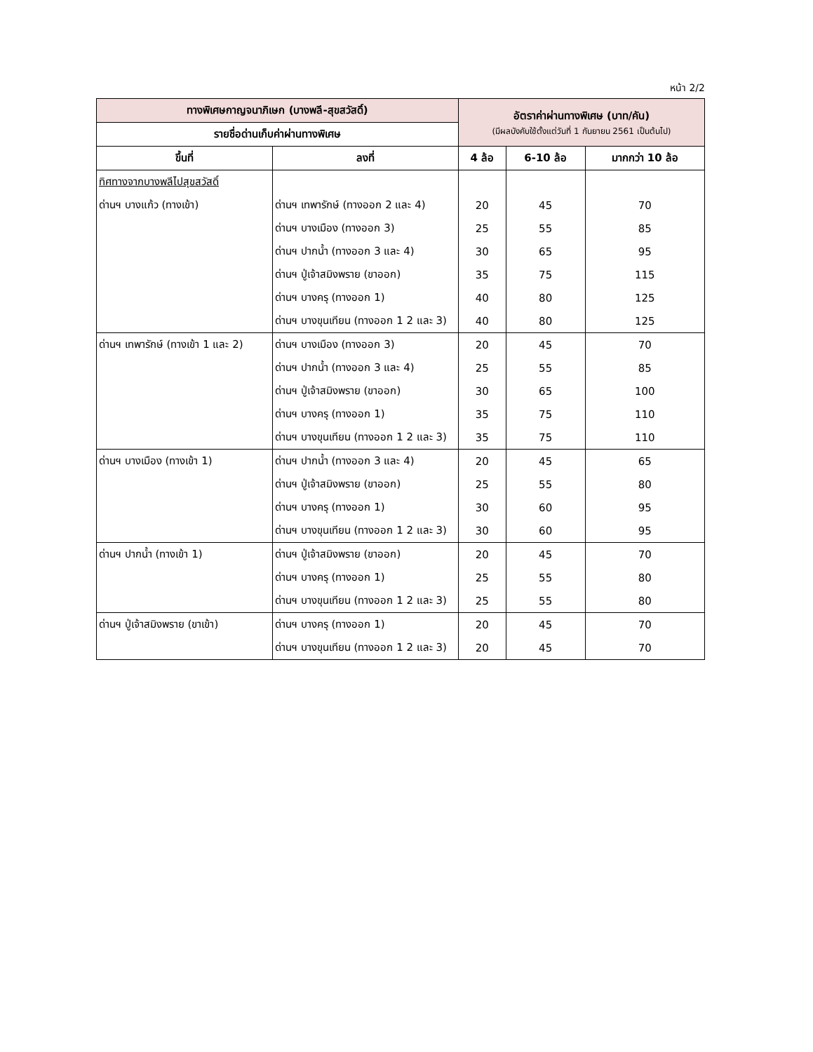หน้า 2/2
| ทางพิเศษกาญจนาภิเษก (บางพลี-สุขสวัสดิ์) | | อัตราค่าผ่านทางพิเศษ (บาท/คัน) (มีผลบังคับใช้ตั้งแต่วันที่ 1 กันยายน 2561 เป็นต้นไป) | | |
| --- | --- | --- | --- | --- |
| รายชื่อด่านเก็บค่าผ่านทางพิเศษ | | | | |
| ขึ้นที่ | ลงที่ | 4 ล้อ | 6-10 ล้อ | มากกว่า 10 ล้อ |
| ทิศทางจากบางพลีไปสุขสวัสดิ์ | | | | |
| ด่านฯ บางแก้ว (ทางเข้า) | ด่านฯ เทพารักษ์ (ทางออก 2 และ 4) | 20 | 45 | 70 |
| | ด่านฯ บางเมือง (ทางออก 3) | 25 | 55 | 85 |
| | ด่านฯ ปากน้ำ (ทางออก 3 และ 4) | 30 | 65 | 95 |
| | ด่านฯ ปู่เจ้าสมิงพราย (ขาออก) | 35 | 75 | 115 |
| | ด่านฯ บางครุ (ทางออก 1) | 40 | 80 | 125 |
| | ด่านฯ บางขุนเทียน (ทางออก 1 2 และ 3) | 40 | 80 | 125 |
| ด่านฯ เทพารักษ์ (ทางเข้า 1 และ 2) | ด่านฯ บางเมือง (ทางออก 3) | 20 | 45 | 70 |
| | ด่านฯ ปากน้ำ (ทางออก 3 และ 4) | 25 | 55 | 85 |
| | ด่านฯ ปู่เจ้าสมิงพราย (ขาออก) | 30 | 65 | 100 |
| | ด่านฯ บางครุ (ทางออก 1) | 35 | 75 | 110 |
| | ด่านฯ บางขุนเทียน (ทางออก 1 2 และ 3) | 35 | 75 | 110 |
| ด่านฯ บางเมือง (ทางเข้า 1) | ด่านฯ ปากน้ำ (ทางออก 3 และ 4) | 20 | 45 | 65 |
| | ด่านฯ ปู่เจ้าสมิงพราย (ขาออก) | 25 | 55 | 80 |
| | ด่านฯ บางครุ (ทางออก 1) | 30 | 60 | 95 |
| | ด่านฯ บางขุนเทียน (ทางออก 1 2 และ 3) | 30 | 60 | 95 |
| ด่านฯ ปากน้ำ (ทางเข้า 1) | ด่านฯ ปู่เจ้าสมิงพราย (ขาออก) | 20 | 45 | 70 |
| | ด่านฯ บางครุ (ทางออก 1) | 25 | 55 | 80 |
| | ด่านฯ บางขุนเทียน (ทางออก 1 2 และ 3) | 25 | 55 | 80 |
| ด่านฯ ปู่เจ้าสมิงพราย (ขาเข้า) | ด่านฯ บางครุ (ทางออก 1) | 20 | 45 | 70 |
| | ด่านฯ บางขุนเทียน (ทางออก 1 2 และ 3) | 20 | 45 | 70 |